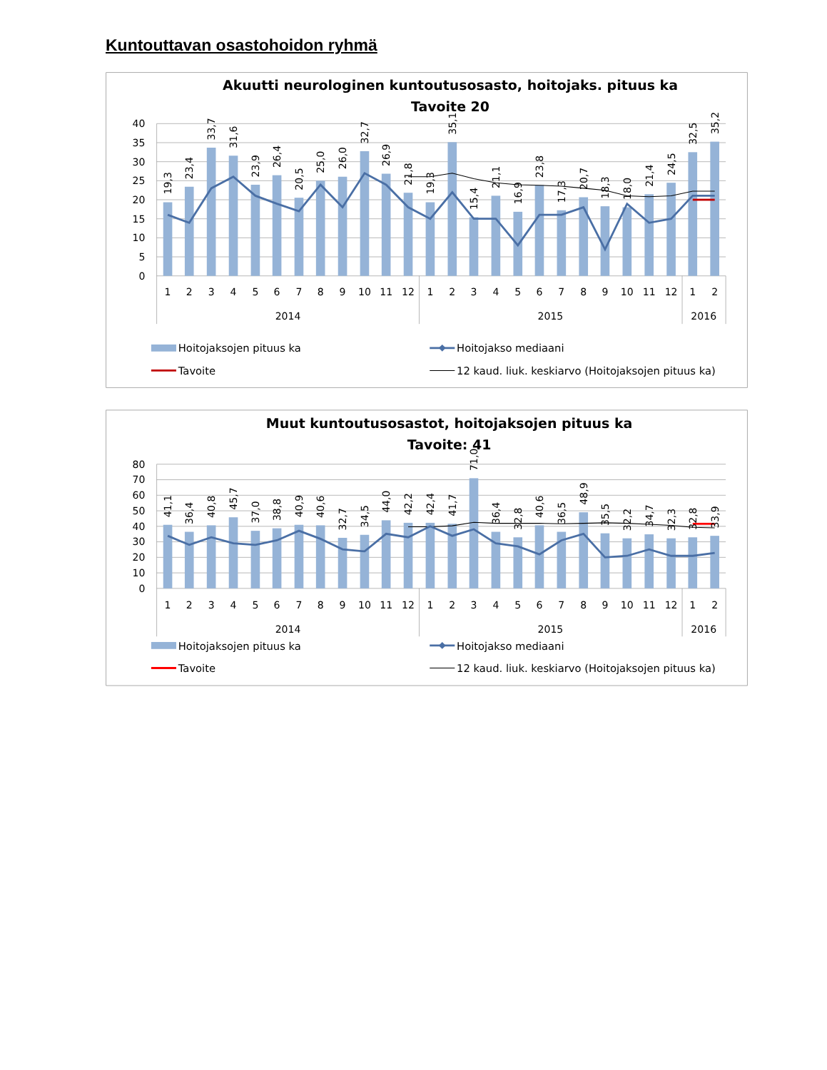Kuntouttavan osastohoidon ryhmä
Akuutti neurologinen kuntoutusosasto, hoitojaks. pituus ka
Tavoite 20
40
35
30
25
20
15
10
5
0
1
2
3
4
5
6
7
8
9
10
11
12
1
2
3
4
5
6
7
8
9
10
11
12
1
2
2014
2015
2016
19,3
23,4
33,7
31,6
23,9
26,4
20,5
25,0
26,0
32,7
26,9
21,8
19,3
35,1
15,4
21,1
16,9
23,8
17,3
20,7
18,3
18,0
21,4
24,5
32,5
35,2
Hoitojaksojen pituus ka
Hoitojakso mediaani
Tavoite
12 kaud. liuk. keskiarvo (Hoitojaksojen pituus ka)
Muut kuntoutusosastot, hoitojaksojen pituus ka
Tavoite: 41
80
70
60
50
40
30
20
10
0
1
2
3
4
5
6
7
8
9
10
11
12
1
2
3
4
5
6
7
8
9
10
11
12
1
2
2014
2015
2016
41,1
36,4
40,8
45,7
37,0
38,8
40,9
40,6
32,7
34,5
44,0
42,2
42,4
41,7
71,0
36,4
32,8
40,6
36,5
48,9
35,5
32,2
34,7
32,3
32,8
33,9
Hoitojaksojen pituus ka
Hoitojakso mediaani
Tavoite
12 kaud. liuk. keskiarvo (Hoitojaksojen pituus ka)